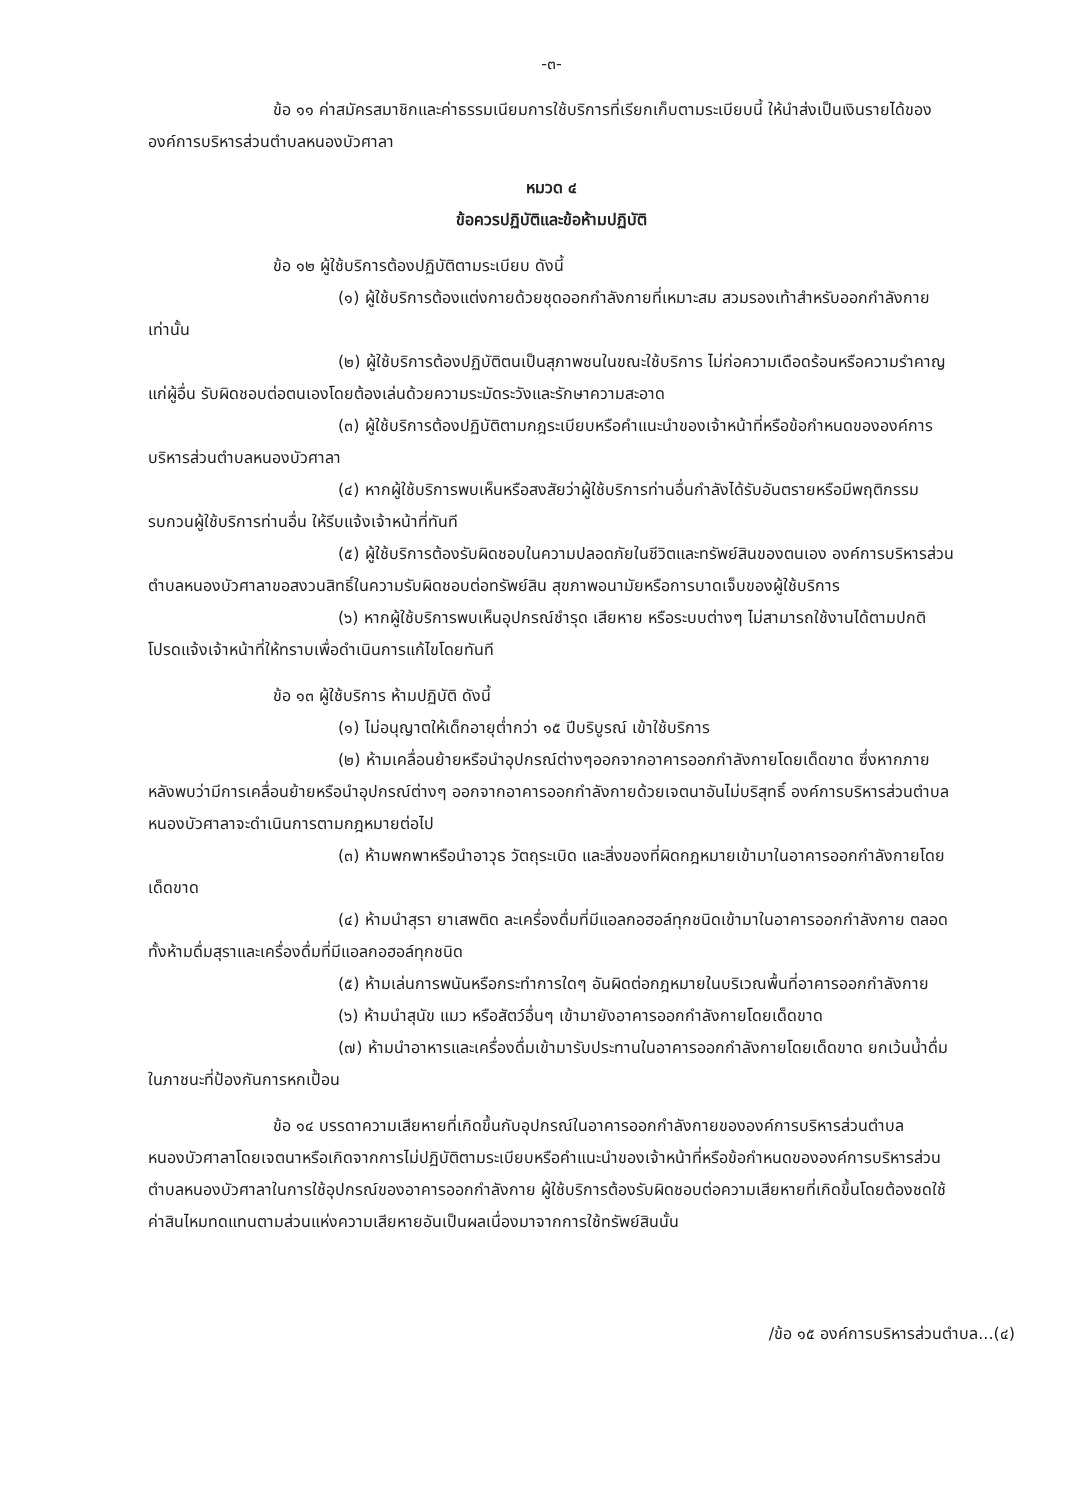-๓-
ข้อ ๑๑ ค่าสมัครสมาชิกและค่าธรรมเนียมการใช้บริการที่เรียกเก็บตามระเบียบนี้ ให้นำส่งเป็นเงินรายได้ขององค์การบริหารส่วนตำบลหนองบัวศาลา
หมวด ๔
ข้อควรปฏิบัติและข้อห้ามปฏิบัติ
ข้อ ๑๒ ผู้ใช้บริการต้องปฏิบัติตามระเบียบ ดังนี้
(๑) ผู้ใช้บริการต้องแต่งกายด้วยชุดออกกำลังกายที่เหมาะสม สวมรองเท้าสำหรับออกกำลังกายเท่านั้น
(๒) ผู้ใช้บริการต้องปฏิบัติตนเป็นสุภาพชนในขณะใช้บริการ ไม่ก่อความเดือดร้อนหรือความรำคาญแก่ผู้อื่น รับผิดชอบต่อตนเองโดยต้องเล่นด้วยความระมัดระวังและรักษาความสะอาด
(๓) ผู้ใช้บริการต้องปฏิบัติตามกฎระเบียบหรือคำแนะนำของเจ้าหน้าที่หรือข้อกำหนดขององค์การบริหารส่วนตำบลหนองบัวศาลา
(๔) หากผู้ใช้บริการพบเห็นหรือสงสัยว่าผู้ใช้บริการท่านอื่นกำลังได้รับอันตรายหรือมีพฤติกรรมรบกวนผู้ใช้บริการท่านอื่น ให้รีบแจ้งเจ้าหน้าที่ทันที
(๕) ผู้ใช้บริการต้องรับผิดชอบในความปลอดภัยในชีวิตและทรัพย์สินของตนเอง องค์การบริหารส่วนตำบลหนองบัวศาลาขอสงวนสิทธิ์ในความรับผิดชอบต่อทรัพย์สิน สุขภาพอนามัยหรือการบาดเจ็บของผู้ใช้บริการ
(๖) หากผู้ใช้บริการพบเห็นอุปกรณ์ชำรุด เสียหาย หรือระบบต่างๆ ไม่สามารถใช้งานได้ตามปกติ โปรดแจ้งเจ้าหน้าที่ให้ทราบเพื่อดำเนินการแก้ไขโดยทันที
ข้อ ๑๓ ผู้ใช้บริการ ห้ามปฏิบัติ ดังนี้
(๑) ไม่อนุญาตให้เด็กอายุต่ำกว่า ๑๕ ปีบริบูรณ์ เข้าใช้บริการ
(๒) ห้ามเคลื่อนย้ายหรือนำอุปกรณ์ต่างๆออกจากอาคารออกกำลังกายโดยเด็ดขาด ซึ่งหากภายหลังพบว่ามีการเคลื่อนย้ายหรือนำอุปกรณ์ต่างๆ ออกจากอาคารออกกำลังกายด้วยเจตนาอันไม่บริสุทธิ์ องค์การบริหารส่วนตำบลหนองบัวศาลาจะดำเนินการตามกฎหมายต่อไป
(๓) ห้ามพกพาหรือนำอาวุธ วัตถุระเบิด และสิ่งของที่ผิดกฎหมายเข้ามาในอาคารออกกำลังกายโดยเด็ดขาด
(๔) ห้ามนำสุรา ยาเสพติด ละเครื่องดื่มที่มีแอลกอฮอล์ทุกชนิดเข้ามาในอาคารออกกำลังกาย ตลอดทั้งห้ามดื่มสุราและเครื่องดื่มที่มีแอลกอฮอล์ทุกชนิด
(๕) ห้ามเล่นการพนันหรือกระทำการใดๆ อันผิดต่อกฎหมายในบริเวณพื้นที่อาคารออกกำลังกาย
(๖) ห้ามนำสุนัข แมว หรือสัตว์อื่นๆ เข้ามายังอาคารออกกำลังกายโดยเด็ดขาด
(๗) ห้ามนำอาหารและเครื่องดื่มเข้ามารับประทานในอาคารออกกำลังกายโดยเด็ดขาด ยกเว้นน้ำดื่มในภาชนะที่ป้องกันการหกเปื้อน
ข้อ ๑๔ บรรดาความเสียหายที่เกิดขึ้นกับอุปกรณ์ในอาคารออกกำลังกายขององค์การบริหารส่วนตำบลหนองบัวศาลาโดยเจตนาหรือเกิดจากการไม่ปฏิบัติตามระเบียบหรือคำแนะนำของเจ้าหน้าที่หรือข้อกำหนดขององค์การบริหารส่วนตำบลหนองบัวศาลาในการใช้อุปกรณ์ของอาคารออกกำลังกาย ผู้ใช้บริการต้องรับผิดชอบต่อความเสียหายที่เกิดขึ้นโดยต้องชดใช้ค่าสินไหมทดแทนตามส่วนแห่งความเสียหายอันเป็นผลเนื่องมาจากการใช้ทรัพย์สินนั้น
/ข้อ ๑๕ องค์การบริหารส่วนตำบล...(๔)